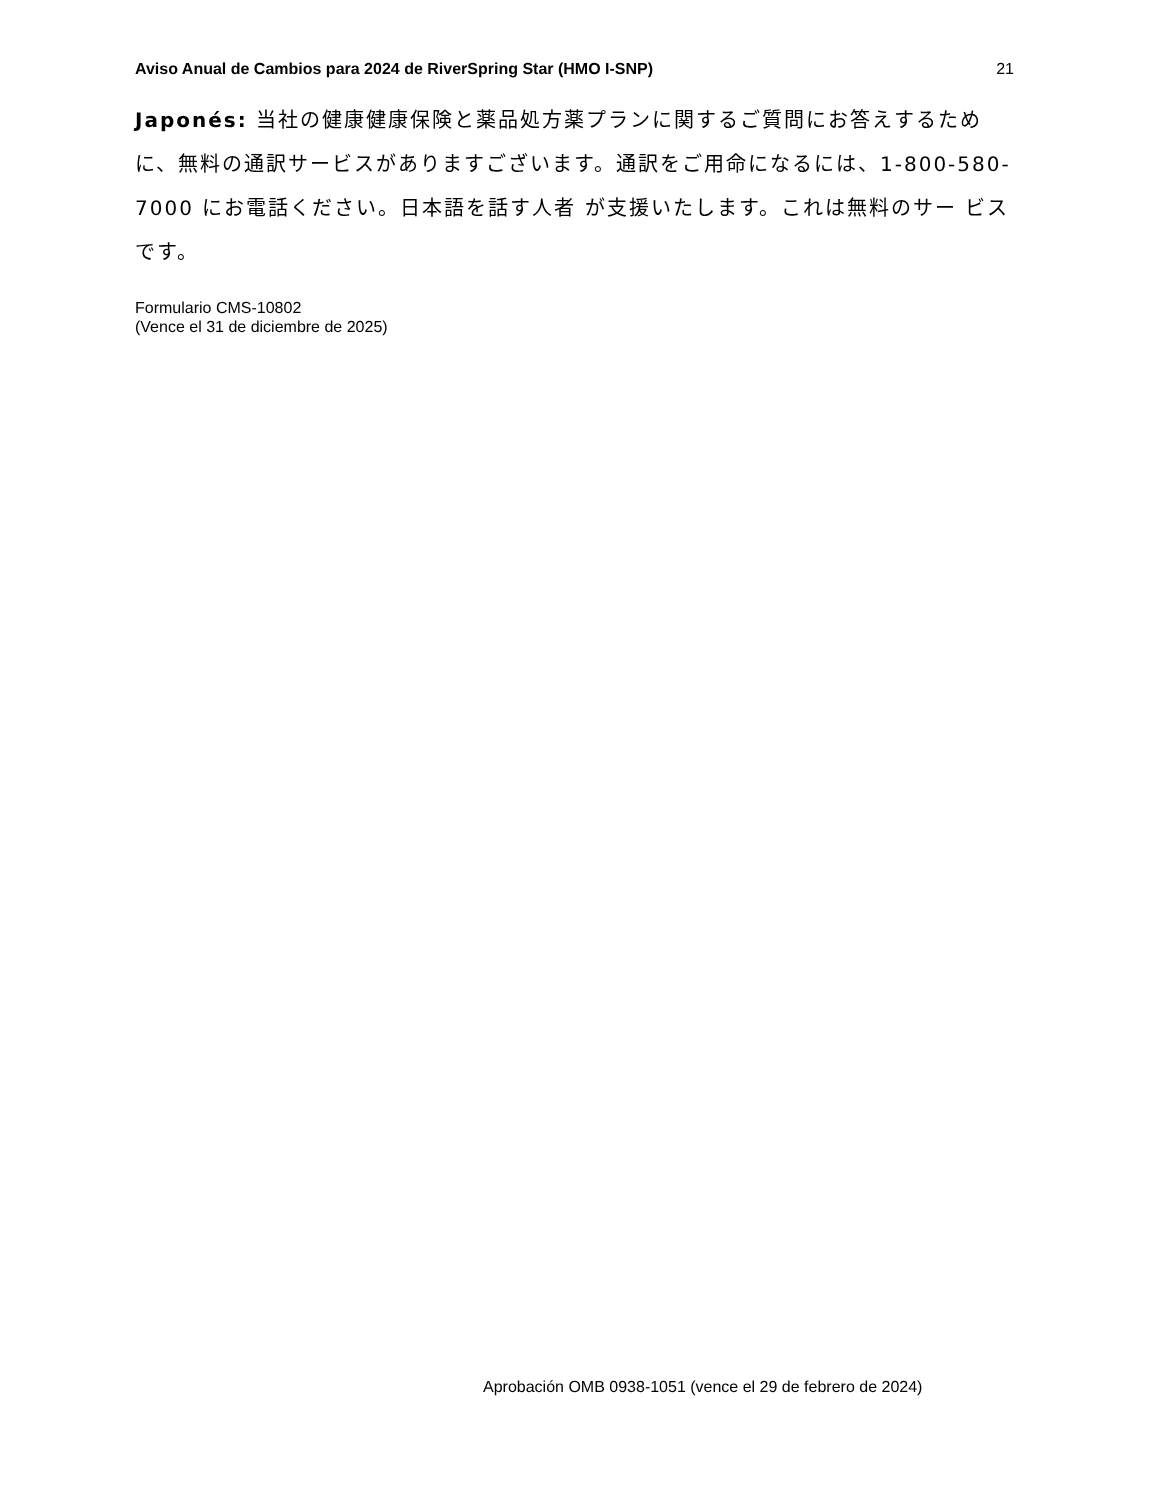Aviso Anual de Cambios para 2024 de RiverSpring Star (HMO I-SNP) 21
Japonés: 当社の健康健康保険と薬品処方薬プランに関するご質問にお答えするために、無料の通訳サービスがありますございます。通訳をご用命になるには、1-800-580-7000 にお電話ください。日本語を話す人者 が支援いたします。これは無料のサー ビスです。
Formulario CMS-10802
(Vence el 31 de diciembre de 2025)
Aprobación OMB 0938-1051 (vence el 29 de febrero de 2024)